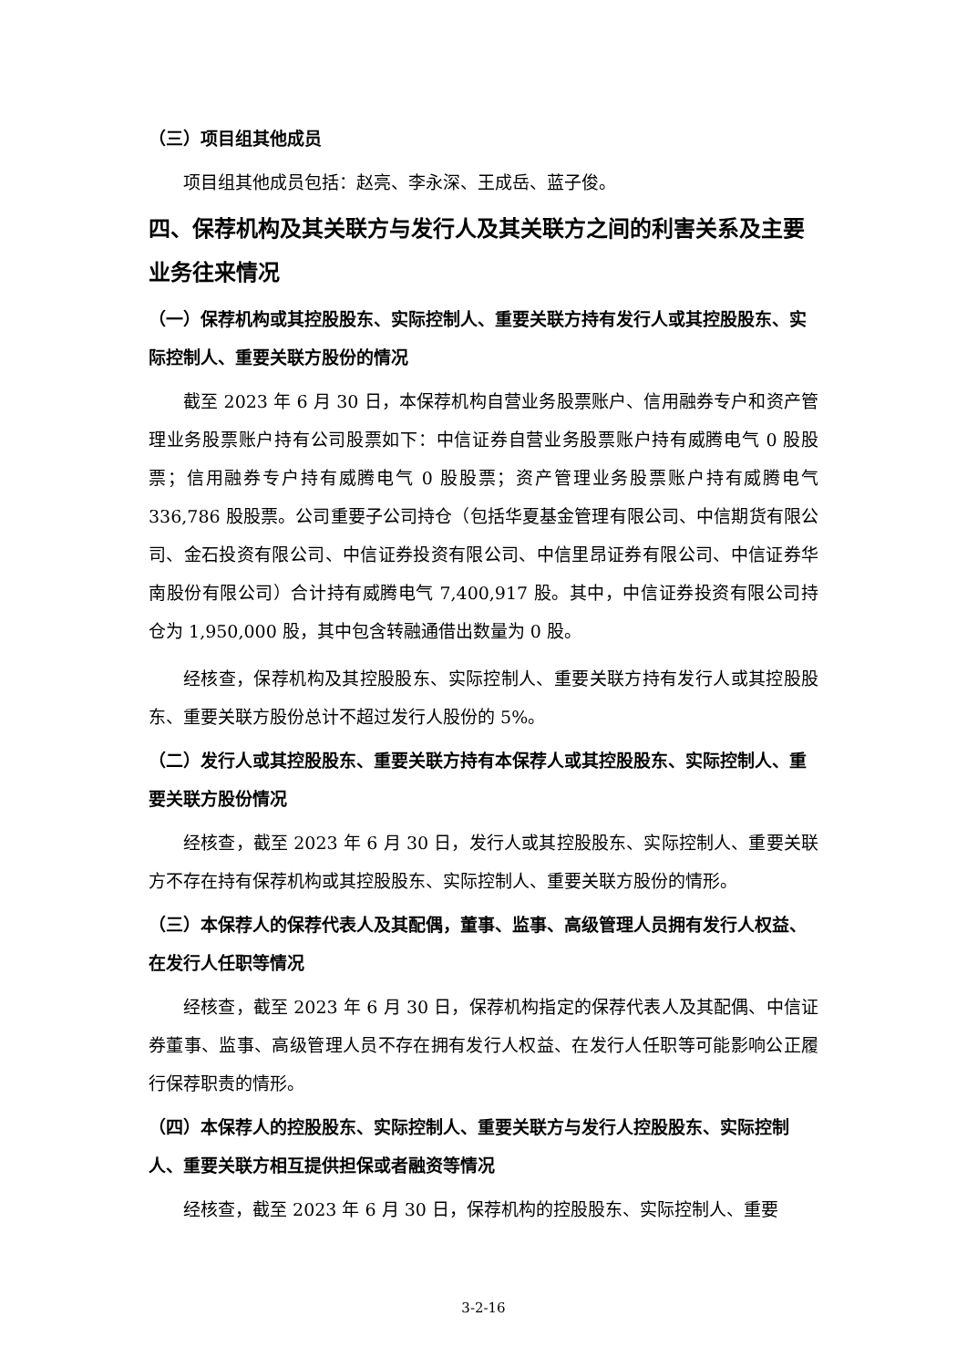（三）项目组其他成员
项目组其他成员包括：赵亮、李永深、王成岳、蓝子俊。
四、保荐机构及其关联方与发行人及其关联方之间的利害关系及主要业务往来情况
（一）保荐机构或其控股股东、实际控制人、重要关联方持有发行人或其控股股东、实际控制人、重要关联方股份的情况
截至 2023 年 6 月 30 日，本保荐机构自营业务股票账户、信用融券专户和资产管理业务股票账户持有公司股票如下：中信证券自营业务股票账户持有威腾电气 0 股股票；信用融券专户持有威腾电气 0 股股票；资产管理业务股票账户持有威腾电气 336,786 股股票。公司重要子公司持仓（包括华夏基金管理有限公司、中信期货有限公司、金石投资有限公司、中信证券投资有限公司、中信里昂证券有限公司、中信证券华南股份有限公司）合计持有威腾电气 7,400,917 股。其中，中信证券投资有限公司持仓为 1,950,000 股，其中包含转融通借出数量为 0 股。
经核查，保荐机构及其控股股东、实际控制人、重要关联方持有发行人或其控股股东、重要关联方股份总计不超过发行人股份的 5%。
（二）发行人或其控股股东、重要关联方持有本保荐人或其控股股东、实际控制人、重要关联方股份情况
经核查，截至 2023 年 6 月 30 日，发行人或其控股股东、实际控制人、重要关联方不存在持有保荐机构或其控股股东、实际控制人、重要关联方股份的情形。
（三）本保荐人的保荐代表人及其配偶，董事、监事、高级管理人员拥有发行人权益、在发行人任职等情况
经核查，截至 2023 年 6 月 30 日，保荐机构指定的保荐代表人及其配偶、中信证券董事、监事、高级管理人员不存在拥有发行人权益、在发行人任职等可能影响公正履行保荐职责的情形。
（四）本保荐人的控股股东、实际控制人、重要关联方与发行人控股股东、实际控制人、重要关联方相互提供担保或者融资等情况
经核查，截至 2023 年 6 月 30 日，保荐机构的控股股东、实际控制人、重要
3-2-16